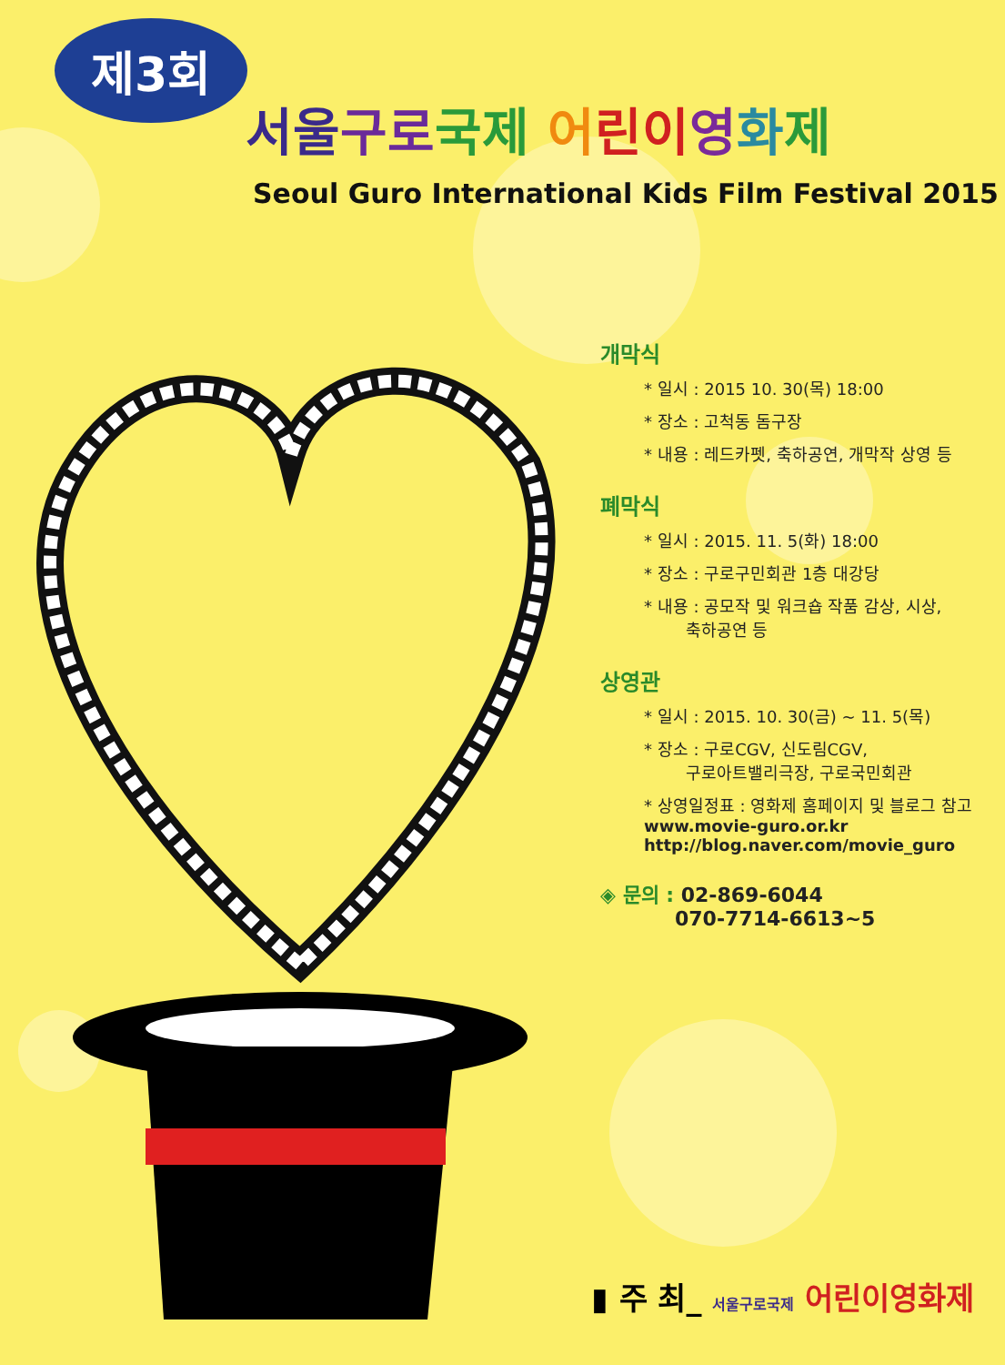제3회
서울 구로 국제 어린이 영화제
Seoul Guro International Kids Film Festival 2015
개막식
* 일시 : 2015 10. 30(목) 18:00
* 장소 : 고척동 돔구장
* 내용 : 레드카펫, 축하공연, 개막작 상영 등
폐막식
* 일시 : 2015. 11. 5(화) 18:00
* 장소 : 구로구민회관 1층 대강당
* 내용 : 공모작 및 워크숍 작품 감상, 시상,
축하공연 등
상영관
* 일시 : 2015. 10. 30(금) ~ 11. 5(목)
* 장소 : 구로CGV, 신도림CGV,
구로아트밸리극장, 구로국민회관
* 상영일정표 : 영화제 홈페이지 및 블로그 참고
www.movie-guro.or.kr
http://blog.naver.com/movie_guro
◈ 문의 : 02-869-6044
070-7714-6613~5
▮ 주 최_ 서울구로국제 어린이영화제